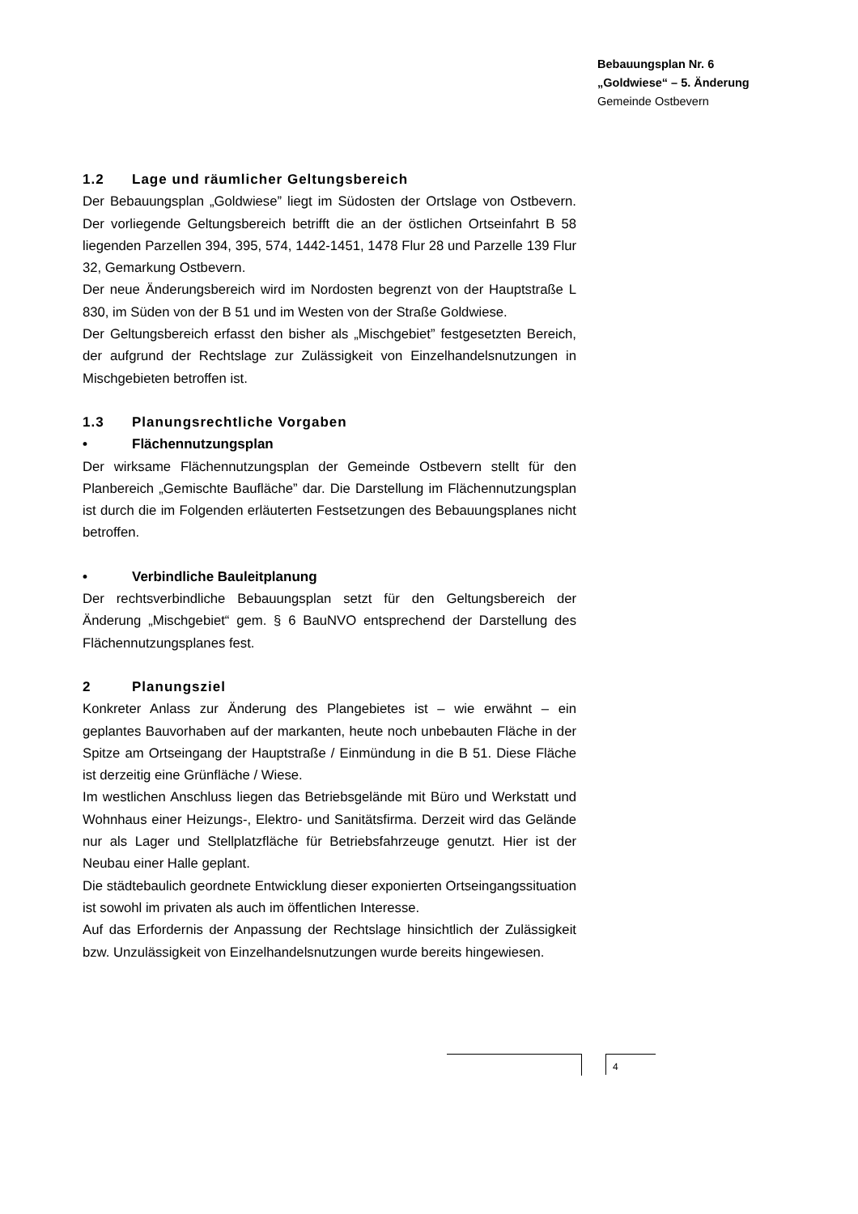Bebauungsplan Nr. 6
„Goldwiese“ – 5. Änderung
Gemeinde Ostbevern
1.2 Lage und räumlicher Geltungsbereich
Der Bebauungsplan „Goldwiese” liegt im Südosten der Ortslage von Ostbevern. Der vorliegende Geltungsbereich betrifft die an der östlichen Ortseinfahrt B 58 liegenden Parzellen 394, 395, 574, 1442-1451, 1478 Flur 28 und Parzelle 139 Flur 32, Gemarkung Ostbevern.
Der neue Änderungsbereich wird im Nordosten begrenzt von der Hauptstraße L 830, im Süden von der B 51 und im Westen von der Straße Goldwiese.
Der Geltungsbereich erfasst den bisher als „Mischgebiet” festgesetzten Bereich, der aufgrund der Rechtslage zur Zulässigkeit von Einzelhandelsnutzungen in Mischgebieten betroffen ist.
1.3 Planungsrechtliche Vorgaben
• Flächennutzungsplan
Der wirksame Flächennutzungsplan der Gemeinde Ostbevern stellt für den Planbereich „Gemischte Baufläche” dar. Die Darstellung im Flächennutzungsplan ist durch die im Folgenden erläuterten Festsetzungen des Bebauungsplanes nicht betroffen.
• Verbindliche Bauleitplanung
Der rechtsverbindliche Bebauungsplan setzt für den Geltungsbereich der Änderung „Mischgebiet“ gem. § 6 BauNVO entsprechend der Darstellung des Flächennutzungsplanes fest.
2 Planungsziel
Konkreter Anlass zur Änderung des Plangebietes ist – wie erwähnt – ein geplantes Bauvorhaben auf der markanten, heute noch unbebauten Fläche in der Spitze am Ortseingang der Hauptstraße / Einmündung in die B 51. Diese Fläche ist derzeitig eine Grünfläche / Wiese.
Im westlichen Anschluss liegen das Betriebsgelände mit Büro und Werkstatt und Wohnhaus einer Heizungs-, Elektro- und Sanitätsfirma. Derzeit wird das Gelände nur als Lager und Stellplatzfläche für Betriebsfahrzeuge genutzt. Hier ist der Neubau einer Halle geplant.
Die städtebaulich geordnete Entwicklung dieser exponierten Ortseingangssituation ist sowohl im privaten als auch im öffentlichen Interesse.
Auf das Erfordernis der Anpassung der Rechtslage hinsichtlich der Zulässigkeit bzw. Unzulässigkeit von Einzelhandelsnutzungen wurde bereits hingewiesen.
4